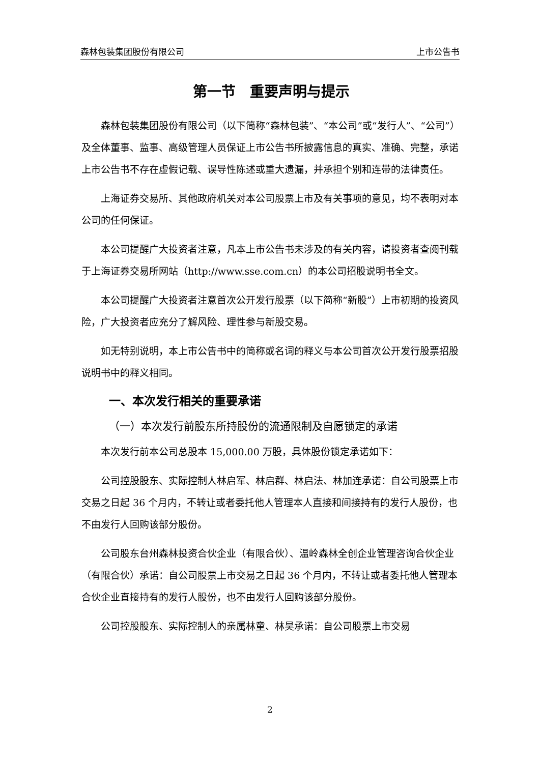森林包装集团股份有限公司 上市公告书
第一节　重要声明与提示
森林包装集团股份有限公司（以下简称“森林包装”、“本公司”或“发行人”、“公司”）及全体董事、监事、高级管理人员保证上市公告书所披露信息的真实、准确、完整，承诺上市公告书不存在虚假记载、误导性陈述或重大遗漏，并承担个别和连带的法律责任。
上海证券交易所、其他政府机关对本公司股票上市及有关事项的意见，均不表明对本公司的任何保证。
本公司提醒广大投资者注意，凡本上市公告书未涉及的有关内容，请投资者查阅刊载于上海证券交易所网站（http://www.sse.com.cn）的本公司招股说明书全文。
本公司提醒广大投资者注意首次公开发行股票（以下简称“新股”）上市初期的投资风险，广大投资者应充分了解风险、理性参与新股交易。
如无特别说明，本上市公告书中的简称或名词的释义与本公司首次公开发行股票招股说明书中的释义相同。
一、本次发行相关的重要承诺
（一）本次发行前股东所持股份的流通限制及自愿锁定的承诺
本次发行前本公司总股本 15,000.00 万股，具体股份锁定承诺如下：
公司控股股东、实际控制人林启军、林启群、林启法、林加连承诺：自公司股票上市交易之日起 36 个月内，不转让或者委托他人管理本人直接和间接持有的发行人股份，也不由发行人回购该部分股份。
公司股东台州森林投资合伙企业（有限合伙）、温岭森林全创企业管理咨询合伙企业（有限合伙）承诺：自公司股票上市交易之日起 36 个月内，不转让或者委托他人管理本合伙企业直接持有的发行人股份，也不由发行人回购该部分股份。
公司控股股东、实际控制人的亲属林童、林昊承诺：自公司股票上市交易
2